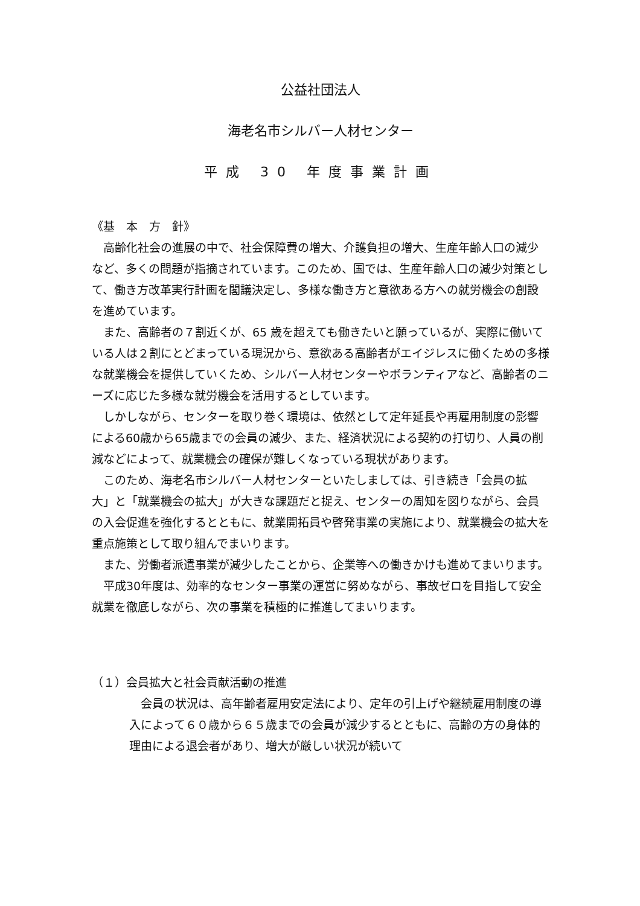公益社団法人
海老名市シルバー人材センター
平成 30 年度事業計画
《基　本　方　針》
高齢化社会の進展の中で、社会保障費の増大、介護負担の増大、生産年齢人口の減少など、多くの問題が指摘されています。このため、国では、生産年齢人口の減少対策として、働き方改革実行計画を閣議決定し、多様な働き方と意欲ある方への就労機会の創設を進めています。
また、高齢者の７割近くが、65 歳を超えても働きたいと願っているが、実際に働いている人は２割にとどまっている現況から、意欲ある高齢者がエイジレスに働くための多様な就業機会を提供していくため、シルバー人材センターやボランティアなど、高齢者のニーズに応じた多様な就労機会を活用するとしています。
しかしながら、センターを取り巻く環境は、依然として定年延長や再雇用制度の影響による60歳から65歳までの会員の減少、また、経済状況による契約の打切り、人員の削減などによって、就業機会の確保が難しくなっている現状があります。
このため、海老名市シルバー人材センターといたしましては、引き続き「会員の拡大」と「就業機会の拡大」が大きな課題だと捉え、センターの周知を図りながら、会員の入会促進を強化するとともに、就業開拓員や啓発事業の実施により、就業機会の拡大を重点施策として取り組んでまいります。
また、労働者派遣事業が減少したことから、企業等への働きかけも進めてまいります。
平成30年度は、効率的なセンター事業の運営に努めながら、事故ゼロを目指して安全就業を徹底しながら、次の事業を積極的に推進してまいります。
（１）会員拡大と社会貢献活動の推進
会員の状況は、高年齢者雇用安定法により、定年の引上げや継続雇用制度の導入によって６０歳から６５歳までの会員が減少するとともに、高齢の方の身体的理由による退会者があり、増大が厳しい状況が続いて